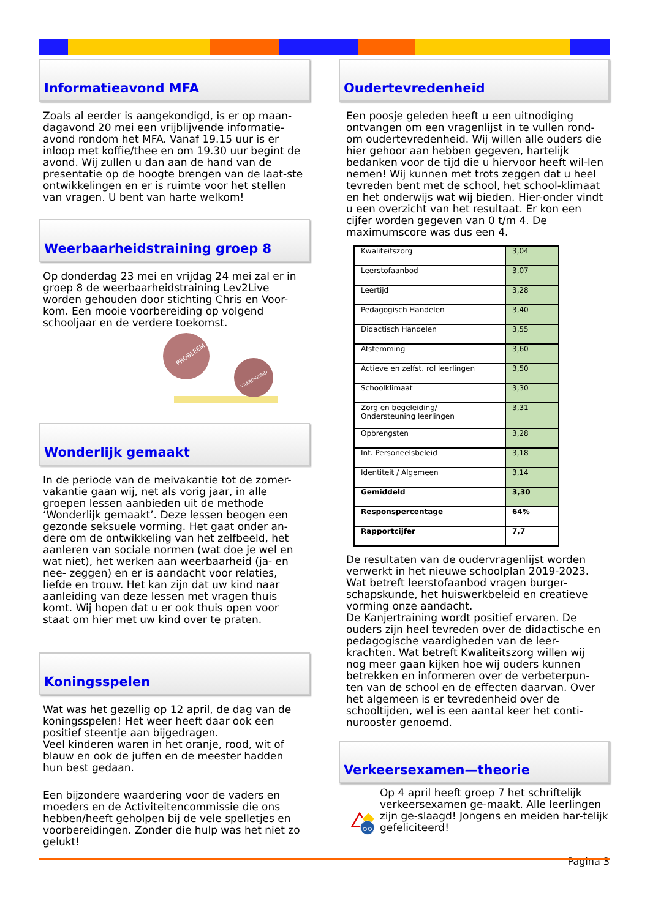Informatieavond MFA
Zoals al eerder is aangekondigd, is er op maan-dagavond 20 mei een vrijblijvende informatie-avond rondom het MFA. Vanaf 19.15 uur is er inloop met koffie/thee en om 19.30 uur begint de avond. Wij zullen u dan aan de hand van de presentatie op de hoogte brengen van de laat-ste ontwikkelingen en er is ruimte voor het stellen van vragen. U bent van harte welkom!
Weerbaarheidstraining groep 8
Op donderdag 23 mei en vrijdag 24 mei zal er in groep 8 de weerbaarheidstraining Lev2Live worden gehouden door stichting Chris en Voor-kom. Een mooie voorbereiding op volgend schooljaar en de verdere toekomst.
PROBLEEM
VAARDIGHEID
Wonderlijk gemaakt
In de periode van de meivakantie tot de zomer-vakantie gaan wij, net als vorig jaar, in alle groepen lessen aanbieden uit de methode ‘Wonderlijk gemaakt’. Deze lessen beogen een gezonde seksuele vorming. Het gaat onder an-dere om de ontwikkeling van het zelfbeeld, het aanleren van sociale normen (wat doe je wel en wat niet), het werken aan weerbaarheid (ja- en nee- zeggen) en er is aandacht voor relaties, liefde en trouw. Het kan zijn dat uw kind naar aanleiding van deze lessen met vragen thuis komt. Wij hopen dat u er ook thuis open voor staat om hier met uw kind over te praten.
Koningsspelen
Wat was het gezellig op 12 april, de dag van de koningsspelen! Het weer heeft daar ook een positief steentje aan bijgedragen.
Veel kinderen waren in het oranje, rood, wit of blauw en ook de juffen en de meester hadden hun best gedaan.
Een bijzondere waardering voor de vaders en moeders en de Activiteitencommissie die ons hebben/heeft geholpen bij de vele spelletjes en voorbereidingen. Zonder die hulp was het niet zo gelukt!
Oudertevredenheid
Een poosje geleden heeft u een uitnodiging ontvangen om een vragenlijst in te vullen rond-om oudertevredenheid. Wij willen alle ouders die hier gehoor aan hebben gegeven, hartelijk bedanken voor de tijd die u hiervoor heeft wil-len nemen! Wij kunnen met trots zeggen dat u heel tevreden bent met de school, het school-klimaat en het onderwijs wat wij bieden. Hier-onder vindt u een overzicht van het resultaat. Er kon een cijfer worden gegeven van 0 t/m 4. De maximumscore was dus een 4.
| Kwaliteitszorg | 3,04 |
| Leerstofaanbod | 3,07 |
| Leertijd | 3,28 |
| Pedagogisch Handelen | 3,40 |
| Didactisch Handelen | 3,55 |
| Afstemming | 3,60 |
| Actieve en zelfst. rol leerlingen | 3,50 |
| Schoolklimaat | 3,30 |
| Zorg en begeleiding/ Ondersteuning leerlingen | 3,31 |
| Opbrengsten | 3,28 |
| Int. Personeelsbeleid | 3,18 |
| Identiteit / Algemeen | 3,14 |
| Gemiddeld | 3,30 |
| Responspercentage | 64% |
| Rapportcijfer | 7,7 |
De resultaten van de oudervragenlijst worden verwerkt in het nieuwe schoolplan 2019-2023. Wat betreft leerstofaanbod vragen burger-schapskunde, het huiswerkbeleid en creatieve vorming onze aandacht.
De Kanjertraining wordt positief ervaren. De ouders zijn heel tevreden over de didactische en pedagogische vaardigheden van de leer-krachten. Wat betreft Kwaliteitszorg willen wij nog meer gaan kijken hoe wij ouders kunnen betrekken en informeren over de verbeterpun-ten van de school en de effecten daarvan. Over het algemeen is er tevredenheid over de schooltijden, wel is een aantal keer het conti-nurooster genoemd.
Verkeersexamen—theorie
Op 4 april heeft groep 7 het schriftelijk verkeersexamen ge-maakt. Alle leerlingen zijn ge-slaagd! Jongens en meiden har-telijk gefeliciteerd!
Pagina 3